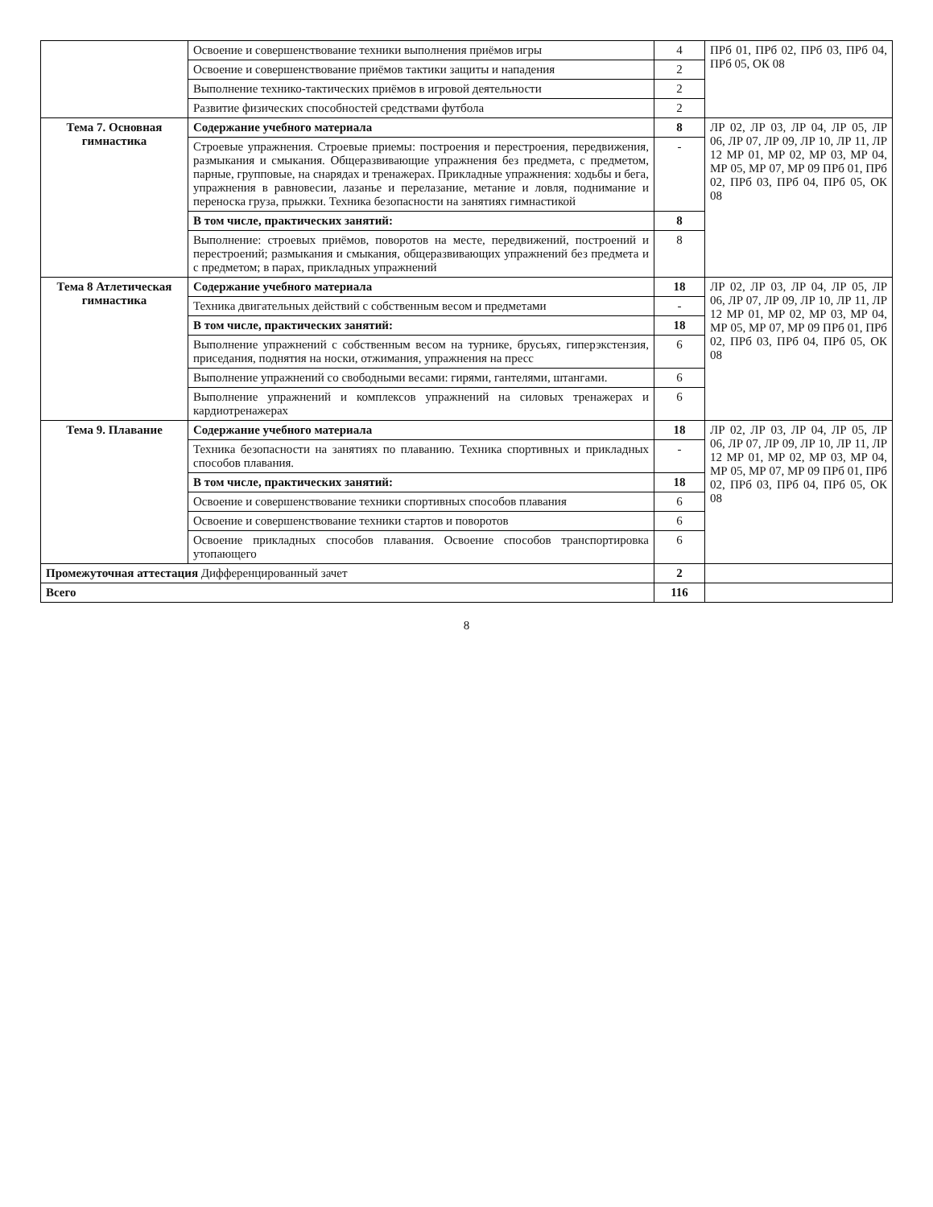| | Освоение и совершенствование техники выполнения приёмов игры | 4 | ПРб 01, ПРб 02, ПРб 03, ПРб 04, ПРб 05, ОК 08 |
| | Освоение и совершенствование приёмов тактики защиты и нападения | 2 | |
| | Выполнение технико-тактических приёмов в игровой деятельности | 2 | |
| | Развитие физических способностей средствами футбола | 2 | |
| Тема 7. Основная гимнастика | Содержание учебного материала | 8 | ЛР 02, ЛР 03, ЛР 04, ЛР 05, ЛР 06, ЛР 07, ЛР 09, ЛР 10, ЛР 11, ЛР 12 МР 01, МР 02, МР 03, МР 04, МР 05, МР 07, МР 09 ПРб 01, ПРб 02, ПРб 03, ПРб 04, ПРб 05, ОК 08 |
| | Строевые упражнения. Строевые приемы: построения и перестроения, передвижения, размыкания и смыкания. Общеразвивающие упражнения без предмета, с предметом, парные, групповые, на снарядах и тренажерах. Прикладные упражнения: ходьбы и бега, упражнения в равновесии, лазанье и перелазание, метание и ловля, поднимание и переноска груза, прыжки. Техника безопасности на занятиях гимнастикой | - | |
| | В том числе, практических занятий: | 8 | |
| | Выполнение: строевых приёмов, поворотов на месте, передвижений, построений и перестроений; размыкания и смыкания, общеразвивающих упражнений без предмета и с предметом; в парах, прикладных упражнений | 8 | |
| Тема 8 Атлетическая гимнастика | Содержание учебного материала | 18 | ЛР 02, ЛР 03, ЛР 04, ЛР 05, ЛР 06, ЛР 07, ЛР 09, ЛР 10, ЛР 11, ЛР 12 МР 01, МР 02, МР 03, МР 04, МР 05, МР 07, МР 09 ПРб 01, ПРб 02, ПРб 03, ПРб 04, ПРб 05, ОК 08 |
| | Техника двигательных действий с собственным весом и предметами | - | |
| | В том числе, практических занятий: | 18 | |
| | Выполнение упражнений с собственным весом на турнике, брусьях, гиперэкстензия, приседания, поднятия на носки, отжимания, упражнения на пресс | 6 | |
| | Выполнение упражнений со свободными весами: гирями, гантелями, штангами. | 6 | |
| | Выполнение упражнений и комплексов упражнений на силовых тренажерах и кардиотренажерах | 6 | |
| Тема 9. Плавание | Содержание учебного материала | 18 | ЛР 02, ЛР 03, ЛР 04, ЛР 05, ЛР 06, ЛР 07, ЛР 09, ЛР 10, ЛР 11, ЛР 12 МР 01, МР 02, МР 03, МР 04, МР 05, МР 07, МР 09 ПРб 01, ПРб 02, ПРб 03, ПРб 04, ПРб 05, ОК 08 |
| | Техника безопасности на занятиях по плаванию. Техника спортивных и прикладных способов плавания. | - | |
| | В том числе, практических занятий: | 18 | |
| | Освоение и совершенствование техники спортивных способов плавания | 6 | |
| | Освоение и совершенствование техники стартов и поворотов | 6 | |
| | Освоение прикладных способов плавания. Освоение способов транспортировка утопающего | 6 | |
| Промежуточная аттестация Дифференцированный зачет | | 2 | |
| Всего | | 116 | |
8